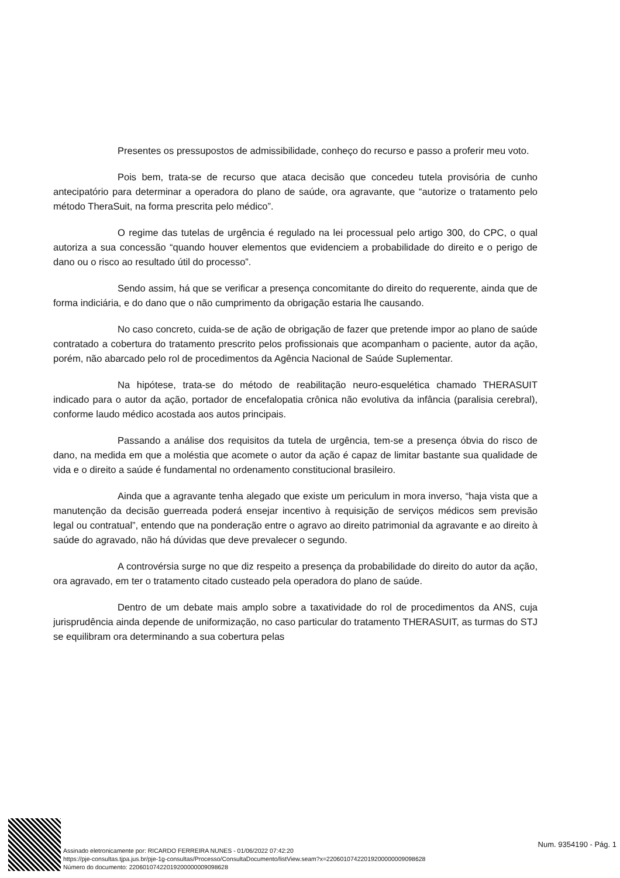Presentes os pressupostos de admissibilidade, conheço do recurso e passo a proferir meu voto.
Pois bem, trata-se de recurso que ataca decisão que concedeu tutela provisória de cunho antecipatório para determinar a operadora do plano de saúde, ora agravante, que “autorize o tratamento pelo método TheraSuit, na forma prescrita pelo médico”.
O regime das tutelas de urgência é regulado na lei processual pelo artigo 300, do CPC, o qual autoriza a sua concessão “quando houver elementos que evidenciem a probabilidade do direito e o perigo de dano ou o risco ao resultado útil do processo”.
Sendo assim, há que se verificar a presença concomitante do direito do requerente, ainda que de forma indiciária, e do dano que o não cumprimento da obrigação estaria lhe causando.
No caso concreto, cuida-se de ação de obrigação de fazer que pretende impor ao plano de saúde contratado a cobertura do tratamento prescrito pelos profissionais que acompanham o paciente, autor da ação, porém, não abarcado pelo rol de procedimentos da Agência Nacional de Saúde Suplementar.
Na hipótese, trata-se do método de reabilitação neuro-esquelética chamado THERASUIT indicado para o autor da ação, portador de encefalopatia crônica não evolutiva da infância (paralisia cerebral), conforme laudo médico acostada aos autos principais.
Passando a análise dos requisitos da tutela de urgência, tem-se a presença óbvia do risco de dano, na medida em que a moléstia que acomete o autor da ação é capaz de limitar bastante sua qualidade de vida e o direito a saúde é fundamental no ordenamento constitucional brasileiro.
Ainda que a agravante tenha alegado que existe um periculum in mora inverso, “haja vista que a manutenção da decisão guerreada poderá ensejar incentivo à requisição de serviços médicos sem previsão legal ou contratual”, entendo que na ponderação entre o agravo ao direito patrimonial da agravante e ao direito à saúde do agravado, não há dúvidas que deve prevalecer o segundo.
A controvérsia surge no que diz respeito a presença da probabilidade do direito do autor da ação, ora agravado, em ter o tratamento citado custeado pela operadora do plano de saúde.
Dentro de um debate mais amplo sobre a taxatividade do rol de procedimentos da ANS, cuja jurisprudência ainda depende de uniformização, no caso particular do tratamento THERASUIT, as turmas do STJ se equilibram ora determinando a sua cobertura pelas
Assinado eletronicamente por: RICARDO FERREIRA NUNES - 01/06/2022 07:42:20
https://pje-consultas.tjpa.jus.br/pje-1g-consultas/Processo/ConsultaDocumento/listView.seam?x=22060107422019200000009098628
Número do documento: 22060107422019200000009098628
Num. 9354190 - Pág. 1